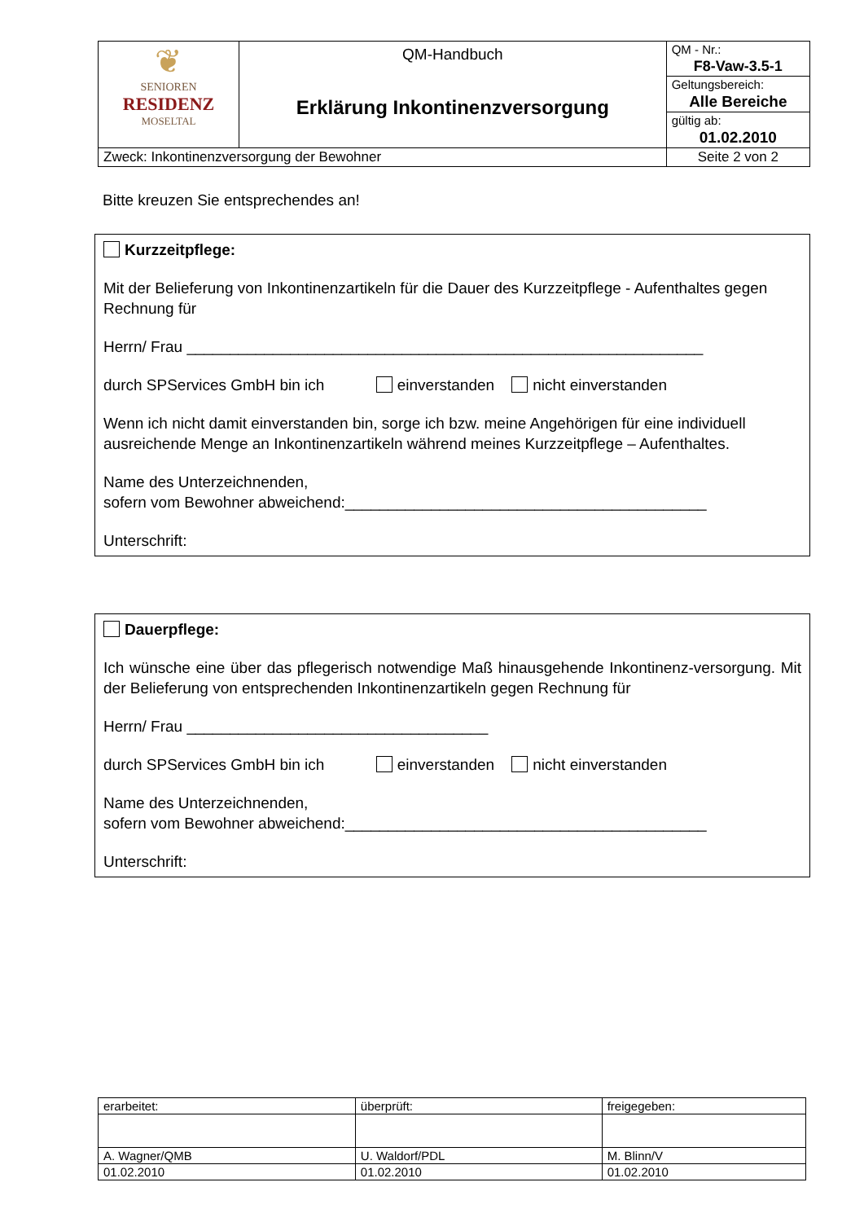| ❦ SENIOREN RESIDENZ MOSELTAL | QM-Handbuch Erklärung Inkontinenzversorgung | QM - Nr.: |
| | | F8-Vaw-3.5-1 |
| | | Geltungsbereich: |
| | | Alle Bereiche |
| | | gültig ab: |
| | | 01.02.2010 |
| Zweck: Inkontinenzversorgung der Bewohner | | Seite 2 von 2 |
Bitte kreuzen Sie entsprechendes an!
Kurzzeitpflege:
Mit der Belieferung von Inkontinenzartikeln für die Dauer des Kurzzeitpflege - Aufenthaltes gegen Rechnung für
Herrn/ Frau ____________________________________________________________
durch SPServices GmbH bin ich einverstanden nicht einverstanden
Wenn ich nicht damit einverstanden bin, sorge ich bzw. meine Angehörigen für eine individuell ausreichende Menge an Inkontinenzartikeln während meines Kurzzeitpflege – Aufenthaltes.
Name des Unterzeichnenden,
sofern vom Bewohner abweichend:__________________________________________
Unterschrift:
Dauerpflege:
Ich wünsche eine über das pflegerisch notwendige Maß hinausgehende Inkontinenz-versorgung. Mit der Belieferung von entsprechenden Inkontinenzartikeln gegen Rechnung für
Herrn/ Frau ___________________________________
durch SPServices GmbH bin ich einverstanden nicht einverstanden
Name des Unterzeichnenden,
sofern vom Bewohner abweichend:__________________________________________
Unterschrift:
| erarbeitet: | überprüft: | freigegeben: |
| A. Wagner/QMB | U. Waldorf/PDL | M. Blinn/V |
| 01.02.2010 | 01.02.2010 | 01.02.2010 |